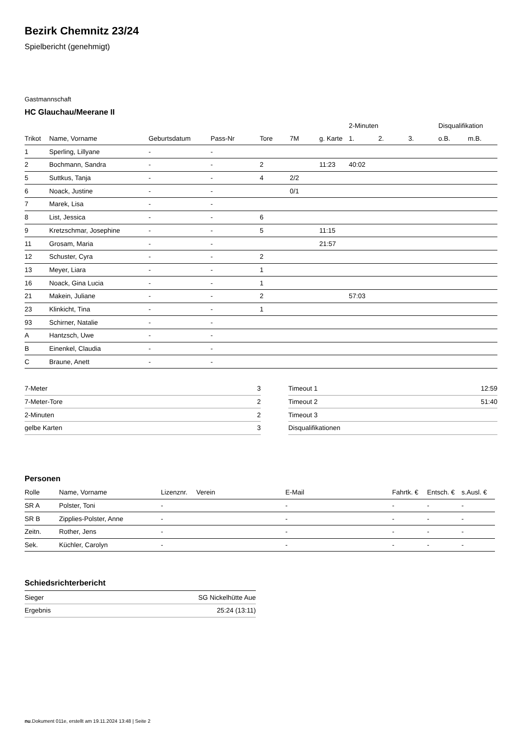Bezirk Chemnitz 23/24
Spielbericht (genehmigt)
Gastmannschaft
HC Glauchau/Meerane II
| | | | | | | | 2-Minuten | | | Disqualifikation | |
| --- | --- | --- | --- | --- | --- | --- | --- | --- | --- | --- | --- |
| Trikot | Name, Vorname | Geburtsdatum | Pass-Nr | Tore | 7M | g. Karte | 1. | 2. | 3. | o.B. | m.B. |
| 1 | Sperling, Lillyane | - | - | | | | | | | | |
| 2 | Bochmann, Sandra | - | - | 2 | | 11:23 | 40:02 | | | | |
| 5 | Suttkus, Tanja | - | - | 4 | 2/2 | | | | | | |
| 6 | Noack, Justine | - | - | | 0/1 | | | | | | |
| 7 | Marek, Lisa | - | - | | | | | | | | |
| 8 | List, Jessica | - | - | 6 | | | | | | | |
| 9 | Kretzschmar, Josephine | - | - | 5 | | 11:15 | | | | | |
| 11 | Grosam, Maria | - | - | | | 21:57 | | | | | |
| 12 | Schuster, Cyra | - | - | 2 | | | | | | | |
| 13 | Meyer, Liara | - | - | 1 | | | | | | | |
| 16 | Noack, Gina Lucia | - | - | 1 | | | | | | | |
| 21 | Makein, Juliane | - | - | 2 | | | 57:03 | | | | |
| 23 | Klinkicht, Tina | - | - | 1 | | | | | | | |
| 93 | Schirner, Natalie | - | - | | | | | | | | |
| A | Hantzsch, Uwe | - | - | | | | | | | | |
| B | Einenkel, Claudia | - | - | | | | | | | | |
| C | Braune, Anett | - | - | | | | | | | | |
| 7-Meter | 3 |
| 7-Meter-Tore | 2 |
| 2-Minuten | 2 |
| gelbe Karten | 3 |
| Timeout 1 | 12:59 |
| Timeout 2 | 51:40 |
| Timeout 3 | |
| Disqualifikationen | |
Personen
| Rolle | Name, Vorname | Lizenznr. | Verein | E-Mail | Fahrtk. € | Entsch. € | s.Ausl. € |
| --- | --- | --- | --- | --- | --- | --- | --- |
| SR A | Polster, Toni | - | | - | - | - | - |
| SR B | Zipplies-Polster, Anne | - | | - | - | - | - |
| Zeitn. | Rother, Jens | - | | - | - | - | - |
| Sek. | Küchler, Carolyn | - | | - | - | - | - |
Schiedsrichterbericht
| Sieger | SG Nickelhütte Aue |
| Ergebnis | 25:24 (13:11) |
nu.Dokument 011e, erstellt am 19.11.2024 13:48 | Seite 2